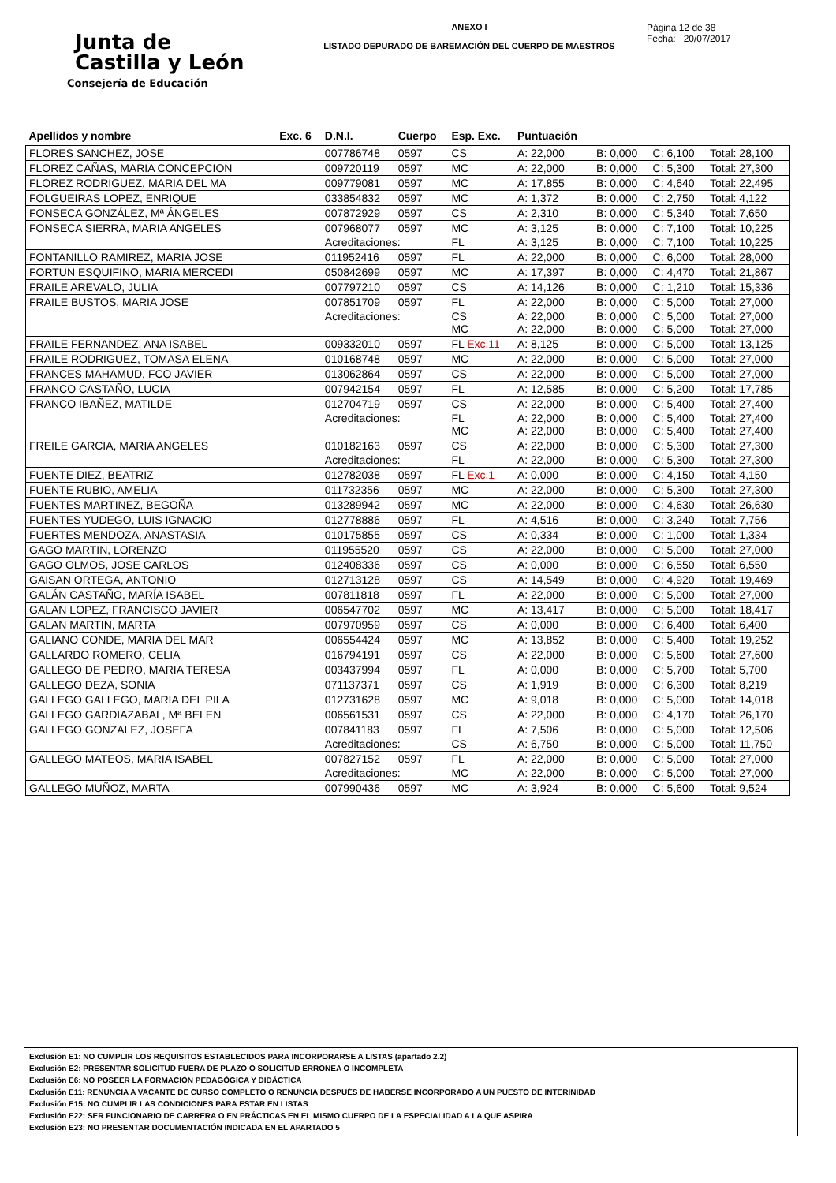Junta de
Castilla y León
Consejería de Educación
ANEXO I
LISTADO DEPURADO DE BAREMACIÓN DEL CUERPO DE MAESTROS
Página 12 de 38
Fecha: 20/07/2017
| Apellidos y nombre | Exc. 6 | D.N.I. | Cuerpo | Esp. Exc. | Puntuación | | | |
| --- | --- | --- | --- | --- | --- | --- | --- | --- |
| FLORES SANCHEZ, JOSE | | 007786748 | 0597 | CS | A: 22,000 | B: 0,000 | C: 6,100 | Total: 28,100 |
| FLOREZ CAÑAS, MARIA CONCEPCION | | 009720119 | 0597 | MC | A: 22,000 | B: 0,000 | C: 5,300 | Total: 27,300 |
| FLOREZ RODRIGUEZ, MARIA DEL MA | | 009779081 | 0597 | MC | A: 17,855 | B: 0,000 | C: 4,640 | Total: 22,495 |
| FOLGUEIRAS LOPEZ, ENRIQUE | | 033854832 | 0597 | MC | A: 1,372 | B: 0,000 | C: 2,750 | Total: 4,122 |
| FONSECA GONZÁLEZ, Mª ÁNGELES | | 007872929 | 0597 | CS | A: 2,310 | B: 0,000 | C: 5,340 | Total: 7,650 |
| FONSECA SIERRA, MARIA ANGELES | | 007968077 | 0597 | MC | A: 3,125 | B: 0,000 | C: 7,100 | Total: 10,225 |
| | | Acreditaciones: | | FL | A: 3,125 | B: 0,000 | C: 7,100 | Total: 10,225 |
| FONTANILLO RAMIREZ, MARIA JOSE | | 011952416 | 0597 | FL | A: 22,000 | B: 0,000 | C: 6,000 | Total: 28,000 |
| FORTUN ESQUIFINO, MARIA MERCEDI | | 050842699 | 0597 | MC | A: 17,397 | B: 0,000 | C: 4,470 | Total: 21,867 |
| FRAILE AREVALO, JULIA | | 007797210 | 0597 | CS | A: 14,126 | B: 0,000 | C: 1,210 | Total: 15,336 |
| FRAILE BUSTOS, MARIA JOSE | | 007851709 | 0597 | FL | A: 22,000 | B: 0,000 | C: 5,000 | Total: 27,000 |
| | | Acreditaciones: | | CS MC | A: 22,000 A: 22,000 | B: 0,000 B: 0,000 | C: 5,000 C: 5,000 | Total: 27,000 Total: 27,000 |
| FRAILE FERNANDEZ, ANA ISABEL | | 009332010 | 0597 | FL Exc.11 | A: 8,125 | B: 0,000 | C: 5,000 | Total: 13,125 |
| FRAILE RODRIGUEZ, TOMASA ELENA | | 010168748 | 0597 | MC | A: 22,000 | B: 0,000 | C: 5,000 | Total: 27,000 |
| FRANCES MAHAMUD, FCO JAVIER | | 013062864 | 0597 | CS | A: 22,000 | B: 0,000 | C: 5,000 | Total: 27,000 |
| FRANCO CASTAÑO, LUCIA | | 007942154 | 0597 | FL | A: 12,585 | B: 0,000 | C: 5,200 | Total: 17,785 |
| FRANCO IBAÑEZ, MATILDE | | 012704719 | 0597 | CS | A: 22,000 | B: 0,000 | C: 5,400 | Total: 27,400 |
| | | Acreditaciones: | | FL MC | A: 22,000 A: 22,000 | B: 0,000 B: 0,000 | C: 5,400 C: 5,400 | Total: 27,400 Total: 27,400 |
| FREILE GARCIA, MARIA ANGELES | | 010182163 | 0597 | CS | A: 22,000 | B: 0,000 | C: 5,300 | Total: 27,300 |
| | | Acreditaciones: | | FL | A: 22,000 | B: 0,000 | C: 5,300 | Total: 27,300 |
| FUENTE DIEZ, BEATRIZ | | 012782038 | 0597 | FL Exc.1 | A: 0,000 | B: 0,000 | C: 4,150 | Total: 4,150 |
| FUENTE RUBIO, AMELIA | | 011732356 | 0597 | MC | A: 22,000 | B: 0,000 | C: 5,300 | Total: 27,300 |
| FUENTES MARTINEZ, BEGOÑA | | 013289942 | 0597 | MC | A: 22,000 | B: 0,000 | C: 4,630 | Total: 26,630 |
| FUENTES YUDEGO, LUIS IGNACIO | | 012778886 | 0597 | FL | A: 4,516 | B: 0,000 | C: 3,240 | Total: 7,756 |
| FUERTES MENDOZA, ANASTASIA | | 010175855 | 0597 | CS | A: 0,334 | B: 0,000 | C: 1,000 | Total: 1,334 |
| GAGO MARTIN, LORENZO | | 011955520 | 0597 | CS | A: 22,000 | B: 0,000 | C: 5,000 | Total: 27,000 |
| GAGO OLMOS, JOSE CARLOS | | 012408336 | 0597 | CS | A: 0,000 | B: 0,000 | C: 6,550 | Total: 6,550 |
| GAISAN ORTEGA, ANTONIO | | 012713128 | 0597 | CS | A: 14,549 | B: 0,000 | C: 4,920 | Total: 19,469 |
| GALÁN CASTAÑO, MARÍA ISABEL | | 007811818 | 0597 | FL | A: 22,000 | B: 0,000 | C: 5,000 | Total: 27,000 |
| GALAN LOPEZ, FRANCISCO JAVIER | | 006547702 | 0597 | MC | A: 13,417 | B: 0,000 | C: 5,000 | Total: 18,417 |
| GALAN MARTIN, MARTA | | 007970959 | 0597 | CS | A: 0,000 | B: 0,000 | C: 6,400 | Total: 6,400 |
| GALIANO CONDE, MARIA DEL MAR | | 006554424 | 0597 | MC | A: 13,852 | B: 0,000 | C: 5,400 | Total: 19,252 |
| GALLARDO ROMERO, CELIA | | 016794191 | 0597 | CS | A: 22,000 | B: 0,000 | C: 5,600 | Total: 27,600 |
| GALLEGO DE PEDRO, MARIA TERESA | | 003437994 | 0597 | FL | A: 0,000 | B: 0,000 | C: 5,700 | Total: 5,700 |
| GALLEGO DEZA, SONIA | | 071137371 | 0597 | CS | A: 1,919 | B: 0,000 | C: 6,300 | Total: 8,219 |
| GALLEGO GALLEGO, MARIA DEL PILA | | 012731628 | 0597 | MC | A: 9,018 | B: 0,000 | C: 5,000 | Total: 14,018 |
| GALLEGO GARDIAZABAL, Mª BELEN | | 006561531 | 0597 | CS | A: 22,000 | B: 0,000 | C: 4,170 | Total: 26,170 |
| GALLEGO GONZALEZ, JOSEFA | | 007841183 | 0597 | FL | A: 7,506 | B: 0,000 | C: 5,000 | Total: 12,506 |
| | | Acreditaciones: | | CS | A: 6,750 | B: 0,000 | C: 5,000 | Total: 11,750 |
| GALLEGO MATEOS, MARIA ISABEL | | 007827152 | 0597 | FL | A: 22,000 | B: 0,000 | C: 5,000 | Total: 27,000 |
| | | Acreditaciones: | | MC | A: 22,000 | B: 0,000 | C: 5,000 | Total: 27,000 |
| GALLEGO MUÑOZ, MARTA | | 007990436 | 0597 | MC | A: 3,924 | B: 0,000 | C: 5,600 | Total: 9,524 |
Exclusión E1: NO CUMPLIR LOS REQUISITOS ESTABLECIDOS PARA INCORPORARSE A LISTAS (apartado 2.2)
Exclusión E2: PRESENTAR SOLICITUD FUERA DE PLAZO O SOLICITUD ERRONEA O INCOMPLETA
Exclusión E6: NO POSEER LA FORMACIÓN PEDAGÓGICA Y DIDÁCTICA
Exclusión E11: RENUNCIA A VACANTE DE CURSO COMPLETO O RENUNCIA DESPUÉS DE HABERSE INCORPORADO A UN PUESTO DE INTERINIDAD
Exclusión E15: NO CUMPLIR LAS CONDICIONES PARA ESTAR EN LISTAS
Exclusión E22: SER FUNCIONARIO DE CARRERA O EN PRÁCTICAS EN EL MISMO CUERPO DE LA ESPECIALIDAD A LA QUE ASPIRA
Exclusión E23: NO PRESENTAR DOCUMENTACIÓN INDICADA EN EL APARTADO 5